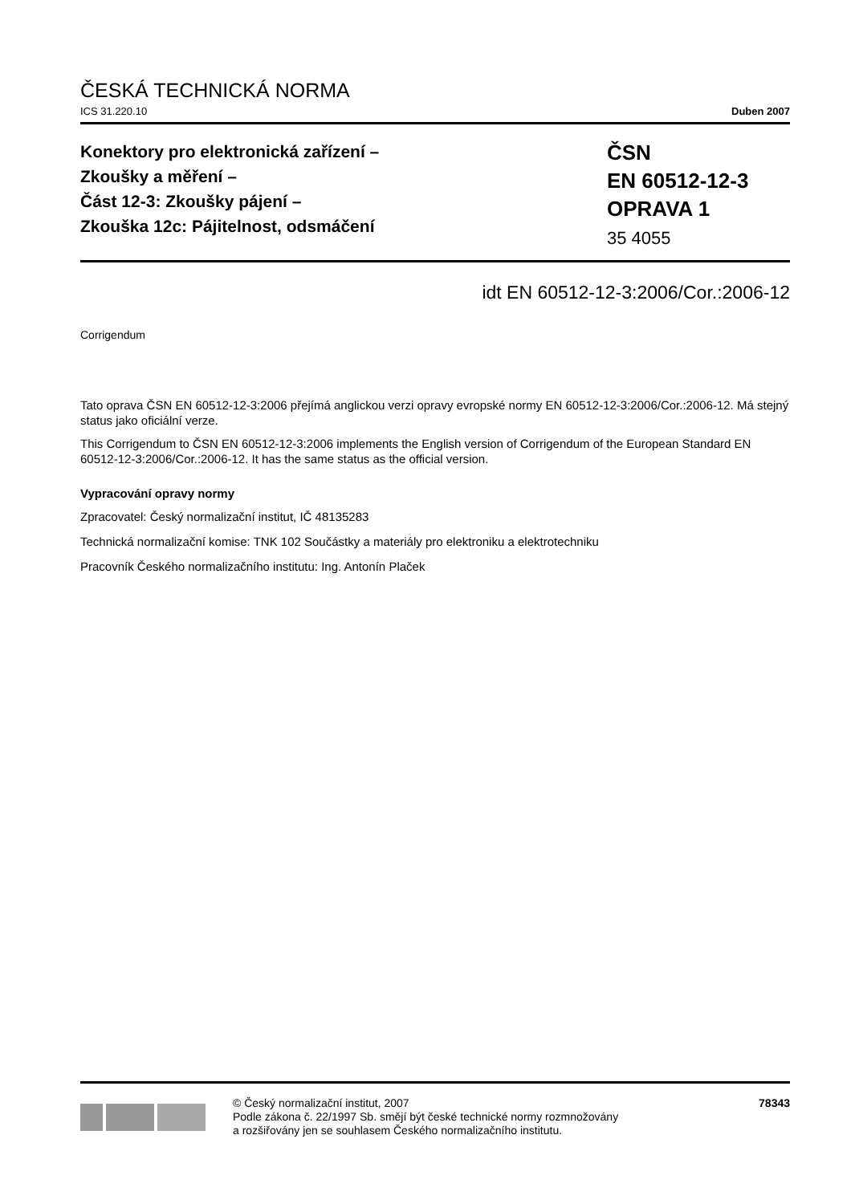ČESKÁ TECHNICKÁ NORMA
ICS 31.220.10 Duben 2007
Konektory pro elektronická zařízení –
Zkoušky a měření –
Část 12-3: Zkoušky pájení –
Zkouška 12c: Pájitelnost, odsmáčení
ČSN
EN 60512-12-3
OPRAVA 1
35 4055
idt EN 60512-12-3:2006/Cor.:2006-12
Corrigendum
Tato oprava ČSN EN 60512-12-3:2006 přejímá anglickou verzi opravy evropské normy EN 60512-12-3:2006/Cor.:2006-12. Má stejný status jako oficiální verze.
This Corrigendum to ČSN EN 60512-12-3:2006 implements the English version of Corrigendum of the European Standard EN 60512-12-3:2006/Cor.:2006-12. It has the same status as the official version.
Vypracování opravy normy
Zpracovatel: Český normalizační institut, IČ 48135283
Technická normalizační komise: TNK 102 Součástky a materiály pro elektroniku a elektrotechniku
Pracovník Českého normalizačního institutu: Ing. Antonín Plaček
© Český normalizační institut, 2007
Podle zákona č. 22/1997 Sb. smějí být české technické normy rozmnožovány
a rozšiřovány jen se souhlasem Českého normalizačního institutu.
78343